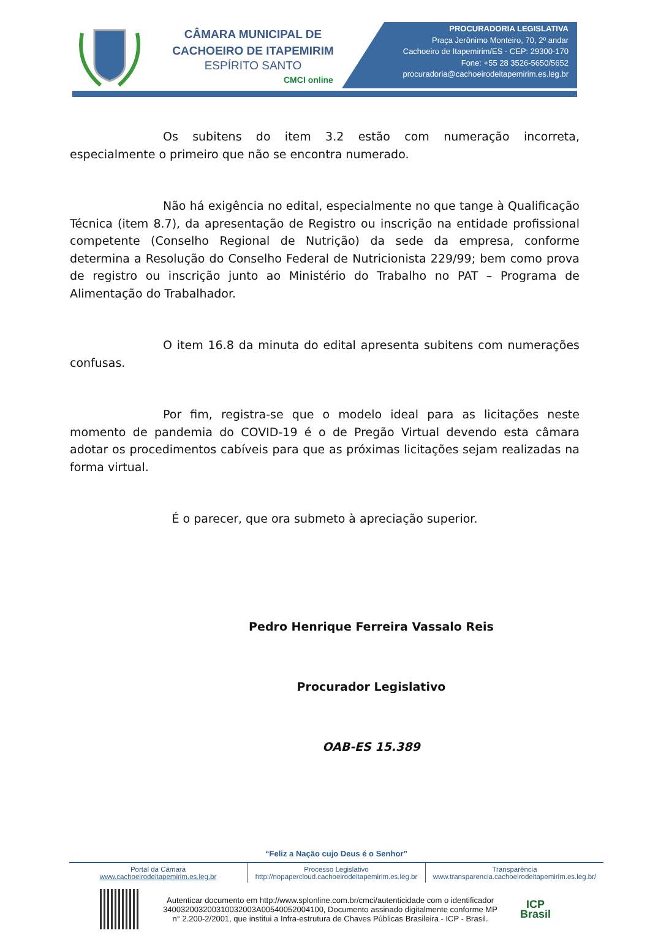CÂMARA MUNICIPAL DE
CACHOEIRO DE ITAPEMIRIM
ESPÍRITO SANTO
CMCI online
PROCURADORIA LEGISLATIVA
Praça Jerônimo Monteiro, 70, 2º andar
Cachoeiro de Itapemirim/ES - CEP: 29300-170
Fone: +55 28 3526-5650/5652
procuradoria@cachoeirodeitapemirim.es.leg.br
Os subitens do item 3.2 estão com numeração incorreta, especialmente o primeiro que não se encontra numerado.
Não há exigência no edital, especialmente no que tange à Qualificação Técnica (item 8.7), da apresentação de Registro ou inscrição na entidade profissional competente (Conselho Regional de Nutrição) da sede da empresa, conforme determina a Resolução do Conselho Federal de Nutricionista 229/99; bem como prova de registro ou inscrição junto ao Ministério do Trabalho no PAT – Programa de Alimentação do Trabalhador.
O item 16.8 da minuta do edital apresenta subitens com numerações confusas.
Por fim, registra-se que o modelo ideal para as licitações neste momento de pandemia do COVID-19 é o de Pregão Virtual devendo esta câmara adotar os procedimentos cabíveis para que as próximas licitações sejam realizadas na forma virtual.
É o parecer, que ora submeto à apreciação superior.
Pedro Henrique Ferreira Vassalo Reis
Procurador Legislativo
OAB-ES 15.389
“Feliz a Nação cujo Deus é o Senhor”
Portal da Câmara
www.cachoeirodeitapemirim.es.leg.br
Processo Legislativo
http://nopapercloud.cachoeirodeitapemirim.es.leg.br
Transparência
www.transparencia.cachoeirodeitapemirim.es.leg.br/
Autenticar documento em http://www.splonline.com.br/cmci/autenticidade com o identificador 340032003200310032003A00540052004100, Documento assinado digitalmente conforme MP n° 2.200-2/2001, que institui a Infra-estrutura de Chaves Públicas Brasileira - ICP - Brasil.
ICP
Brasil